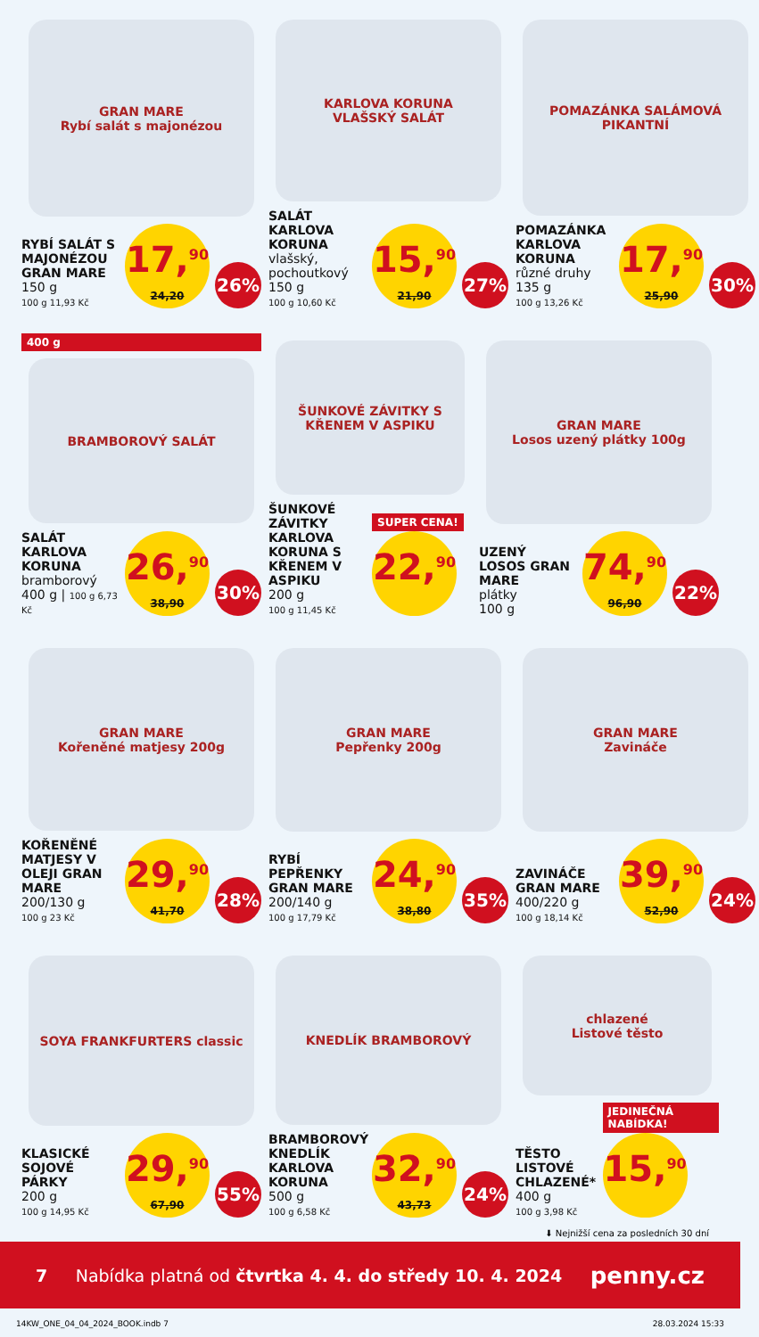GRAN MARE
Rybí salát s majonézou
RYBÍ SALÁT S MAJONÉZOU GRAN MARE
150 g
100 g 11,93 Kč
17,<sup>90</sup>
24,20
26%
KARLOVA KORUNA
VLAŠSKÝ SALÁT
SALÁT KARLOVA KORUNA
vlašský, pochoutkový
150 g
100 g 10,60 Kč
15,<sup>90</sup>
21,90
27%
POMAZÁNKA SALÁMOVÁ PIKANTNÍ
POMAZÁNKA KARLOVA KORUNA
různé druhy
135 g
100 g 13,26 Kč
17,<sup>90</sup>
25,90
30%
400 g
BRAMBOROVÝ SALÁT
SALÁT KARLOVA KORUNA
bramborový
400 g | 100 g 6,73 Kč
26,<sup>90</sup>
38,90
30%
ŠUNKOVÉ ZÁVITKY S KŘENEM V ASPIKU
ŠUNKOVÉ ZÁVITKY KARLOVA KORUNA S KŘENEM V ASPIKU
200 g
100 g 11,45 Kč
SUPER CENA!
22,<sup>90</sup>
GRAN MARE
Losos uzený plátky 100g
UZENÝ LOSOS GRAN MARE
plátky
100 g
74,<sup>90</sup>
96,90
22%
GRAN MARE
Kořeněné matjesy 200g
KOŘENĚNÉ MATJESY V OLEJI GRAN MARE
200/130 g
100 g 23 Kč
29,<sup>90</sup>
41,70
28%
GRAN MARE
Pepřenky 200g
RYBÍ PEPŘENKY GRAN MARE
200/140 g
100 g 17,79 Kč
24,<sup>90</sup>
38,80
35%
GRAN MARE
Zavináče
ZAVINÁČE GRAN MARE
400/220 g
100 g 18,14 Kč
39,<sup>90</sup>
52,90
24%
SOYA FRANKFURTERS classic
KLASICKÉ SOJOVÉ PÁRKY
200 g
100 g 14,95 Kč
29,<sup>90</sup>
67,90
55%
KNEDLÍK BRAMBOROVÝ
BRAMBOROVÝ KNEDLÍK KARLOVA KORUNA
500 g
100 g 6,58 Kč
32,<sup>90</sup>
43,73
24%
chlazené
Listové těsto
TĚSTO LISTOVÉ CHLAZENÉ*
400 g
100 g 3,98 Kč
JEDINEČNÁ NABÍDKA!
15,<sup>90</sup>
⬇ Nejnižší cena za posledních 30 dní
7 Nabídka platná od čtvrtka 4. 4. do středy 10. 4. 2024 penny.cz
14KW_ONE_04_04_2024_BOOK.indb 7 28.03.2024 15:33